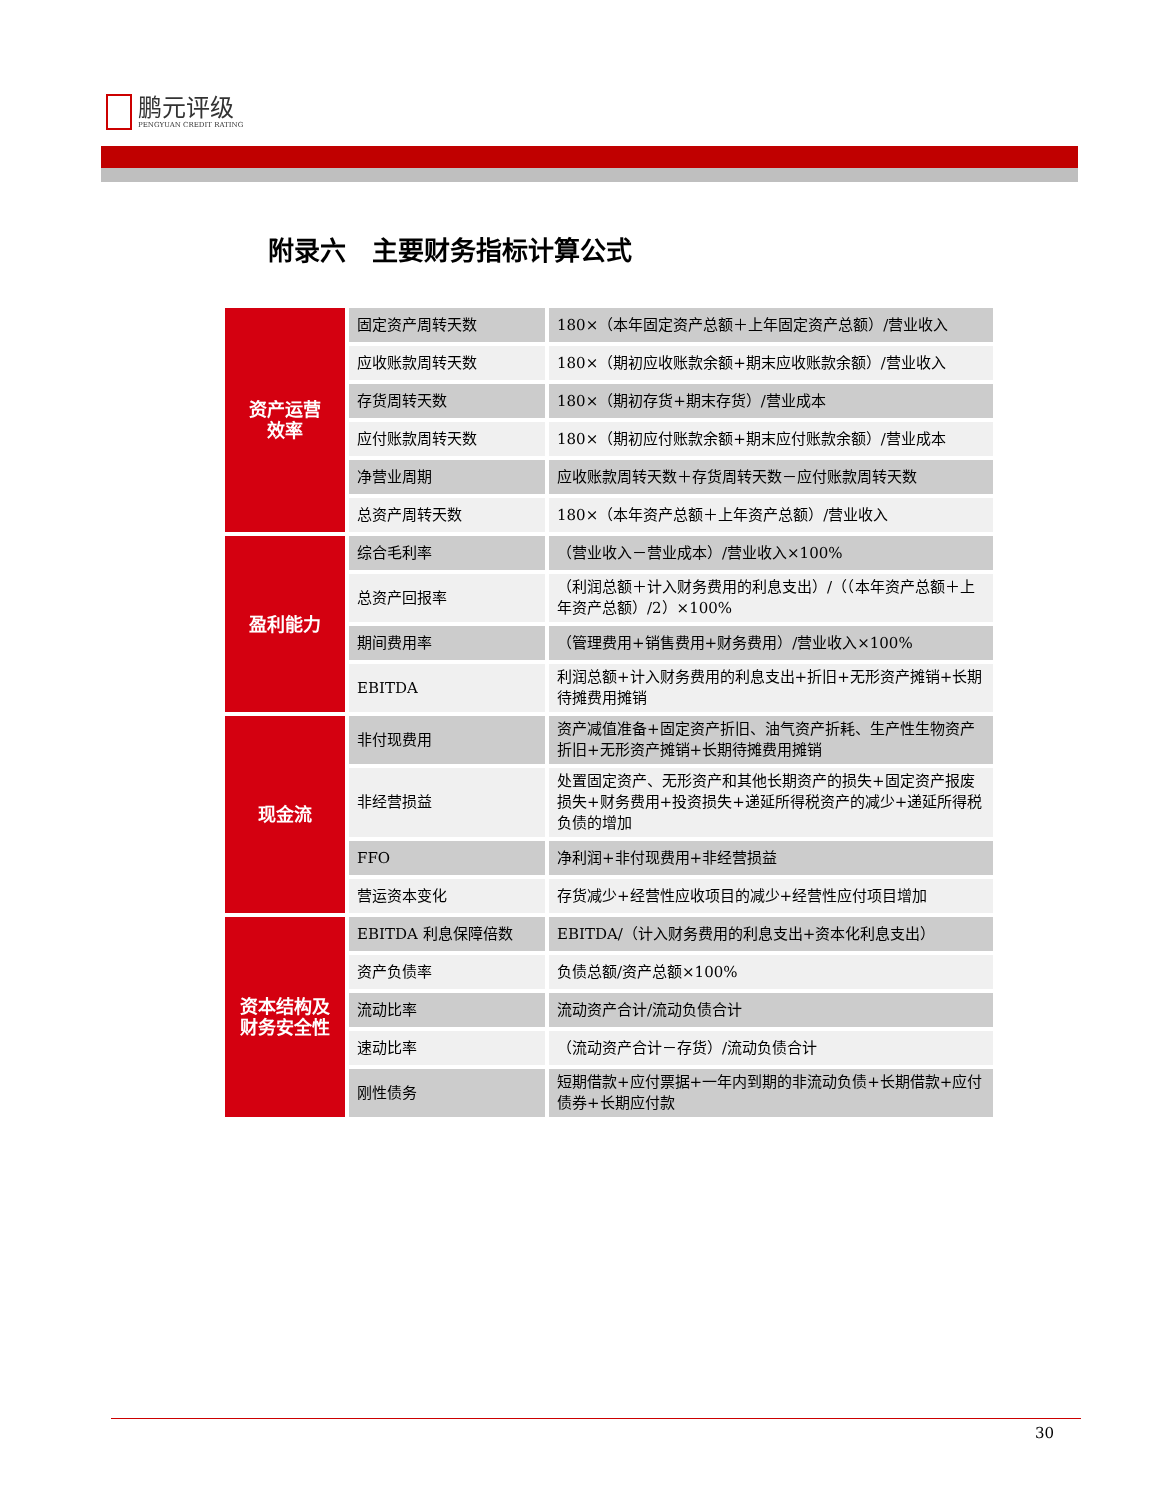鹏元评级
PENGYUAN CREDIT RATING
附录六　主要财务指标计算公式
| 资产运营 效率 | 固定资产周转天数 | 180×（本年固定资产总额＋上年固定资产总额）/营业收入 |
| | 应收账款周转天数 | 180×（期初应收账款余额+期末应收账款余额）/营业收入 |
| | 存货周转天数 | 180×（期初存货+期末存货）/营业成本 |
| | 应付账款周转天数 | 180×（期初应付账款余额+期末应付账款余额）/营业成本 |
| | 净营业周期 | 应收账款周转天数＋存货周转天数－应付账款周转天数 |
| | 总资产周转天数 | 180×（本年资产总额＋上年资产总额）/营业收入 |
| 盈利能力 | 综合毛利率 | （营业收入－营业成本）/营业收入×100% |
| | 总资产回报率 | （利润总额＋计入财务费用的利息支出）/（（本年资产总额＋上年资产总额）/2）×100% |
| | 期间费用率 | （管理费用+销售费用+财务费用）/营业收入×100% |
| | EBITDA | 利润总额+计入财务费用的利息支出+折旧+无形资产摊销+长期待摊费用摊销 |
| 现金流 | 非付现费用 | 资产减值准备+固定资产折旧、油气资产折耗、生产性生物资产折旧+无形资产摊销+长期待摊费用摊销 |
| | 非经营损益 | 处置固定资产、无形资产和其他长期资产的损失+固定资产报废损失+财务费用+投资损失+递延所得税资产的减少+递延所得税负债的增加 |
| | FFO | 净利润+非付现费用+非经营损益 |
| | 营运资本变化 | 存货减少+经营性应收项目的减少+经营性应付项目增加 |
| 资本结构及 财务安全性 | EBITDA 利息保障倍数 | EBITDA/（计入财务费用的利息支出+资本化利息支出） |
| | 资产负债率 | 负债总额/资产总额×100% |
| | 流动比率 | 流动资产合计/流动负债合计 |
| | 速动比率 | （流动资产合计－存货）/流动负债合计 |
| | 刚性债务 | 短期借款+应付票据+一年内到期的非流动负债+长期借款+应付债券+长期应付款 |
30